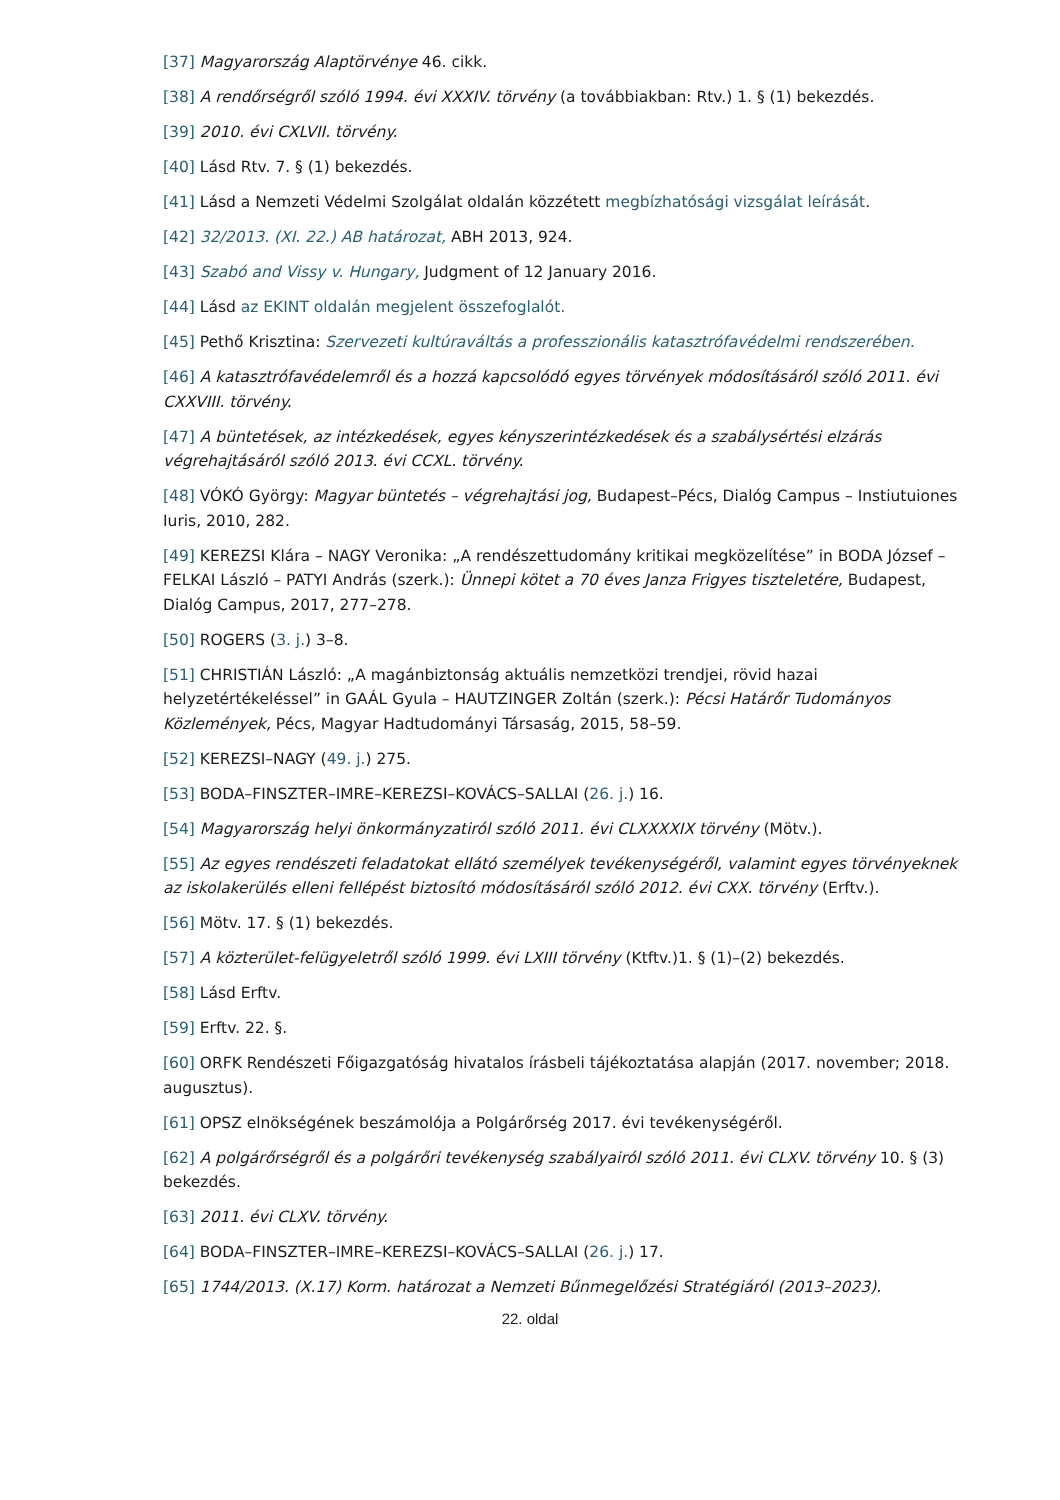[37] Magyarország Alaptörvénye 46. cikk.
[38] A rendőrségről szóló 1994. évi XXXIV. törvény (a továbbiakban: Rtv.) 1. § (1) bekezdés.
[39] 2010. évi CXLVII. törvény.
[40] Lásd Rtv. 7. § (1) bekezdés.
[41] Lásd a Nemzeti Védelmi Szolgálat oldalán közzétett megbízhatósági vizsgálat leírását.
[42] 32/2013. (XI. 22.) AB határozat, ABH 2013, 924.
[43] Szabó and Vissy v. Hungary, Judgment of 12 January 2016.
[44] Lásd az EKINT oldalán megjelent összefoglalót.
[45] Pethő Krisztina: Szervezeti kultúraváltás a professzionális katasztrófavédelmi rendszerében.
[46] A katasztrófavédelemről és a hozzá kapcsolódó egyes törvények módosításáról szóló 2011. évi CXXVIII. törvény.
[47] A büntetések, az intézkedések, egyes kényszerintézkedések és a szabálysértési elzárás végrehajtásáról szóló 2013. évi CCXL. törvény.
[48] VÓKÓ György: Magyar büntetés – végrehajtási jog, Budapest–Pécs, Dialóg Campus – Instiutuiones Iuris, 2010, 282.
[49] KEREZSI Klára – NAGY Veronika: „A rendészettudomány kritikai megközelítése” in BODA József – FELKAI László – PATYI András (szerk.): Ünnepi kötet a 70 éves Janza Frigyes tiszteletére, Budapest, Dialóg Campus, 2017, 277–278.
[50] ROGERS (3. j.) 3–8.
[51] CHRISTIÁN László: „A magánbiztonság aktuális nemzetközi trendjei, rövid hazai helyzetértékeléssel” in GAÁL Gyula – HAUTZINGER Zoltán (szerk.): Pécsi Határőr Tudományos Közlemények, Pécs, Magyar Hadtudományi Társaság, 2015, 58–59.
[52] KEREZSI–NAGY (49. j.) 275.
[53] BODA–FINSZTER–IMRE–KEREZSI–KOVÁCS–SALLAI (26. j.) 16.
[54] Magyarország helyi önkormányzatiról szóló 2011. évi CLXXXXIX törvény (Mötv.).
[55] Az egyes rendészeti feladatokat ellátó személyek tevékenységéről, valamint egyes törvényeknek az iskolakerülés elleni fellépést biztosító módosításáról szóló 2012. évi CXX. törvény (Erftv.).
[56] Mötv. 17. § (1) bekezdés.
[57] A közterület-felügyeletről szóló 1999. évi LXIII törvény (Ktftv.)1. § (1)–(2) bekezdés.
[58] Lásd Erftv.
[59] Erftv. 22. §.
[60] ORFK Rendészeti Főigazgatóság hivatalos írásbeli tájékoztatása alapján (2017. november; 2018. augusztus).
[61] OPSZ elnökségének beszámolója a Polgárőrség 2017. évi tevékenységéről.
[62] A polgárőrségről és a polgárőri tevékenység szabályairól szóló 2011. évi CLXV. törvény 10. § (3) bekezdés.
[63] 2011. évi CLXV. törvény.
[64] BODA–FINSZTER–IMRE–KEREZSI–KOVÁCS–SALLAI (26. j.) 17.
[65] 1744/2013. (X.17) Korm. határozat a Nemzeti Bűnmegelőzési Stratégiáról (2013–2023).
22. oldal